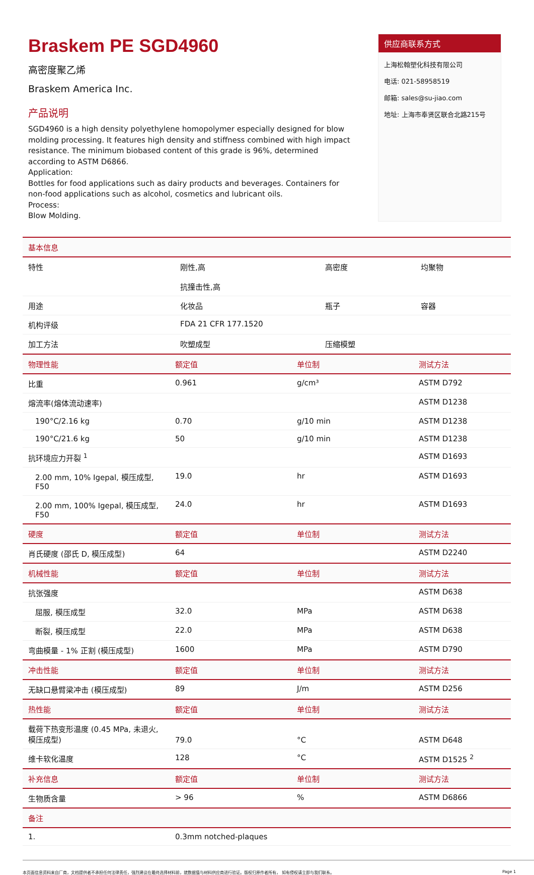Braskem PE SGD4960
高密度聚乙烯
Braskem America Inc.
产品说明
SGD4960 is a high density polyethylene homopolymer especially designed for blow molding processing. It features high density and stiffness combined with high impact resistance. The minimum biobased content of this grade is 96%, determined according to ASTM D6866.
Application:
Bottles for food applications such as dairy products and beverages. Containers for non-food applications such as alcohol, cosmetics and lubricant oils.
Process:
Blow Molding.
供应商联系方式
上海松翰塑化科技有限公司
电话: 021-58958519
邮箱: sales@su-jiao.com
地址: 上海市奉贤区联合北路215号
| 基本信息 | | | |
| 特性 | 刚性,高 抗撞击性,高 | 高密度 | 均聚物 |
| 用途 | 化妆品 | 瓶子 | 容器 |
| 机构评级 | FDA 21 CFR 177.1520 | | |
| 加工方法 | 吹塑成型 | 压缩模塑 | |
| 物理性能 | 额定值 | 单位制 | 测试方法 |
| 比重 | 0.961 | g/cm³ | ASTM D792 |
| 熔流率(熔体流动速率) | | | ASTM D1238 |
| 190°C/2.16 kg | 0.70 | g/10 min | ASTM D1238 |
| 190°C/21.6 kg | 50 | g/10 min | ASTM D1238 |
| 抗环境应力开裂 <sup>1</sup> | | | ASTM D1693 |
| 2.00 mm, 10% Igepal, 模压成型, F50 | 19.0 | hr | ASTM D1693 |
| 2.00 mm, 100% Igepal, 模压成型, F50 | 24.0 | hr | ASTM D1693 |
| 硬度 | 额定值 | 单位制 | 测试方法 |
| 肖氏硬度 (邵氏 D, 模压成型) | 64 | | ASTM D2240 |
| 机械性能 | 额定值 | 单位制 | 测试方法 |
| 抗张强度 | | | ASTM D638 |
| 屈服, 模压成型 | 32.0 | MPa | ASTM D638 |
| 断裂, 模压成型 | 22.0 | MPa | ASTM D638 |
| 弯曲模量 - 1% 正割 (模压成型) | 1600 | MPa | ASTM D790 |
| 冲击性能 | 额定值 | 单位制 | 测试方法 |
| 无缺口悬臂梁冲击 (模压成型) | 89 | J/m | ASTM D256 |
| 热性能 | 额定值 | 单位制 | 测试方法 |
| 载荷下热变形温度 (0.45 MPa, 未退火, 模压成型) | 79.0 | °C | ASTM D648 |
| 维卡软化温度 | 128 | °C | ASTM D1525 <sup>2</sup> |
| 补充信息 | 额定值 | 单位制 | 测试方法 |
| 生物质含量 | > 96 | % | ASTM D6866 |
| 备注 | | | |
| 1. | 0.3mm notched-plaques | | |
本页面信息资料来自厂商，文档提供者不承担任何法律责任，强烈建议在最终选择材料前，就数据值与材料供应商进行验证。版权归原作者所有， 如有侵权请立即与我们联系。 Page 1